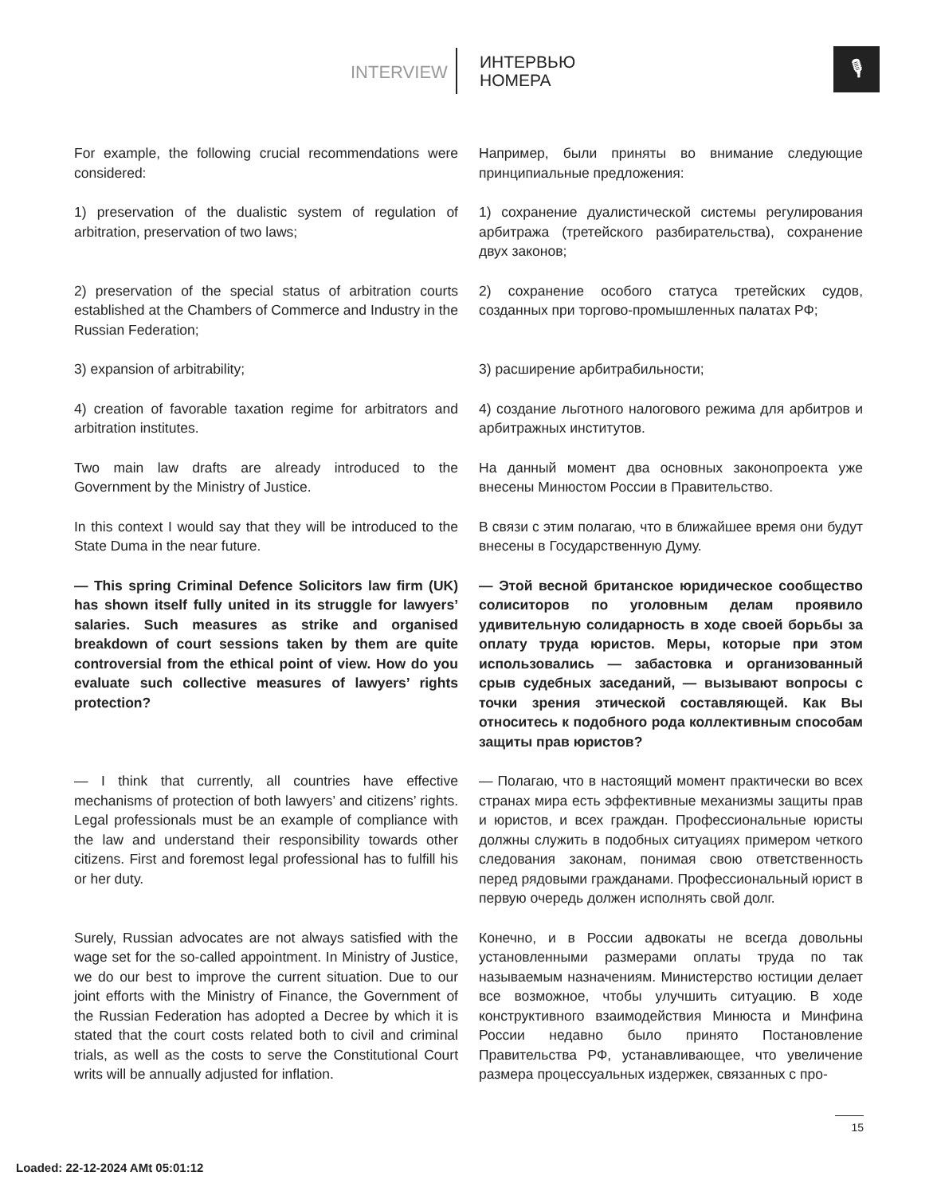INTERVIEW
ИНТЕРВЬЮ
НОМЕРА
🎙
For example, the following crucial recommendations were considered:
Например, были приняты во внимание следующие принципиальные предложения:
1) preservation of the dualistic system of regulation of arbitration, preservation of two laws;
1) сохранение дуалистической системы регулирования арбитража (третейского разбирательства), сохранение двух законов;
2) preservation of the special status of arbitration courts established at the Chambers of Commerce and Industry in the Russian Federation;
2) сохранение особого статуса третейских судов, созданных при торгово-промышленных палатах РФ;
3) expansion of arbitrability; 3) расширение арбитрабильности;
4) creation of favorable taxation regime for arbitrators and arbitration institutes.
4) создание льготного налогового режима для арбитров и арбитражных институтов.
Two main law drafts are already introduced to the Government by the Ministry of Justice.
На данный момент два основных законопроекта уже внесены Минюстом России в Правительство.
In this context I would say that they will be introduced to the State Duma in the near future.
В связи с этим полагаю, что в ближайшее время они будут внесены в Государственную Думу.
— This spring Criminal Defence Solicitors law firm (UK) has shown itself fully united in its struggle for lawyers’ salaries. Such measures as strike and organised breakdown of court sessions taken by them are quite controversial from the ethical point of view. How do you evaluate such collective measures of lawyers’ rights protection?
— Этой весной британское юридическое сообщество солиситоров по уголовным делам проявило удивительную солидарность в ходе своей борьбы за оплату труда юристов. Меры, которые при этом использовались — забастовка и организованный срыв судебных заседаний, — вызывают вопросы с точки зрения этической составляющей. Как Вы относитесь к подобного рода коллективным способам защиты прав юристов?
— I think that currently, all countries have effective mechanisms of protection of both lawyers’ and citizens’ rights. Legal professionals must be an example of compliance with the law and understand their responsibility towards other citizens. First and foremost legal professional has to fulfill his or her duty.
— Полагаю, что в настоящий момент практически во всех странах мира есть эффективные механизмы защиты прав и юристов, и всех граждан. Профессиональные юристы должны служить в подобных ситуациях примером четкого следования законам, понимая свою ответственность перед рядовыми гражданами. Профессиональный юрист в первую очередь должен исполнять свой долг.
Surely, Russian advocates are not always satisfied with the wage set for the so-called appointment. In Ministry of Justice, we do our best to improve the current situation. Due to our joint efforts with the Ministry of Finance, the Government of the Russian Federation has adopted a Decree by which it is stated that the court costs related both to civil and criminal trials, as well as the costs to serve the Constitutional Court writs will be annually adjusted for inflation.
Конечно, и в России адвокаты не всегда довольны установленными размерами оплаты труда по так называемым назначениям. Министерство юстиции делает все возможное, чтобы улучшить ситуацию. В ходе конструктивного взаимодействия Минюста и Минфина России недавно было принято Постановление Правительства РФ, устанавливающее, что увеличение размера процессуальных издержек, связанных с про-
15
Loaded: 22-12-2024 AMt 05:01:12